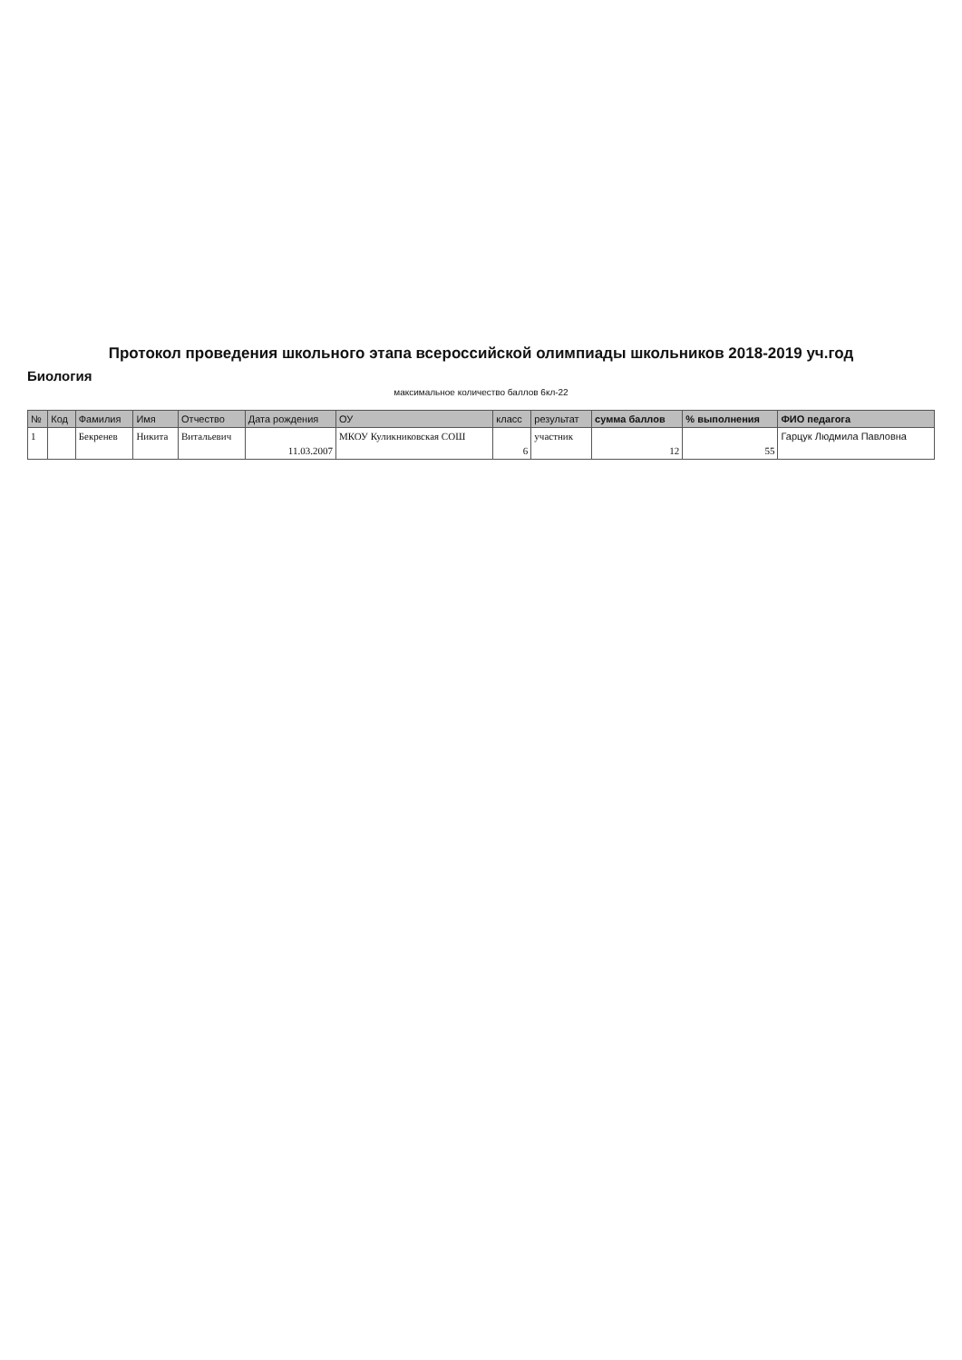Протокол проведения школьного этапа всероссийской олимпиады школьников 2018-2019 уч.год
Биология
максимальное количество баллов 6кл-22
| № | Код | Фамилия | Имя | Отчество | Дата рождения | ОУ | класс | результат | сумма баллов | % выполнения | ФИО педагога |
| --- | --- | --- | --- | --- | --- | --- | --- | --- | --- | --- | --- |
| 1 | | Бекренев | Никита | Витальевич | 11.03.2007 | МКОУ Куликниковская СОШ | 6 | участник | 12 | 55 | Гарцук Людмила Павловна |